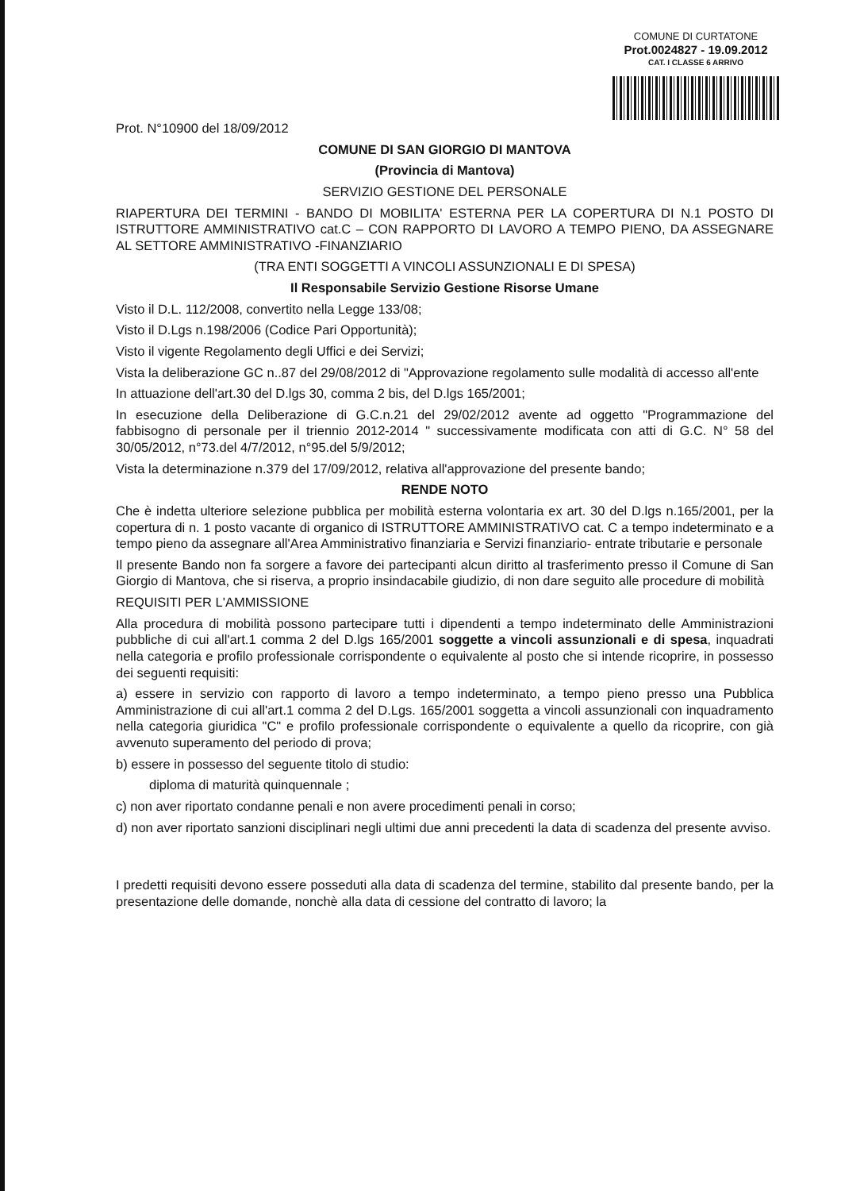COMUNE DI CURTATONE
Prot.0024827 - 19.09.2012
CAT. I CLASSE 6 ARRIVO
Prot. N°10900 del 18/09/2012
COMUNE DI SAN GIORGIO DI MANTOVA
(Provincia di Mantova)
SERVIZIO GESTIONE DEL PERSONALE
RIAPERTURA DEI TERMINI - BANDO DI MOBILITA' ESTERNA PER LA COPERTURA DI N.1 POSTO DI ISTRUTTORE AMMINISTRATIVO cat.C – CON RAPPORTO DI LAVORO A TEMPO PIENO, DA ASSEGNARE AL SETTORE AMMINISTRATIVO -FINANZIARIO
(TRA ENTI SOGGETTI A VINCOLI ASSUNZIONALI E DI SPESA)
Il Responsabile Servizio Gestione Risorse Umane
Visto il D.L. 112/2008, convertito nella Legge 133/08;
Visto il D.Lgs n.198/2006 (Codice Pari Opportunità);
Visto il vigente Regolamento degli Uffici e dei Servizi;
Vista la deliberazione GC n..87 del 29/08/2012 di "Approvazione regolamento sulle modalità di accesso all'ente
In attuazione dell'art.30 del D.lgs 30, comma 2 bis, del D.lgs 165/2001;
In esecuzione della Deliberazione di G.C.n.21 del 29/02/2012 avente ad oggetto "Programmazione del fabbisogno di personale per il triennio 2012-2014 " successivamente modificata con atti di G.C. N° 58 del 30/05/2012, n°73.del 4/7/2012, n°95.del 5/9/2012;
Vista la determinazione n.379 del 17/09/2012, relativa all'approvazione del presente bando;
RENDE NOTO
Che è indetta ulteriore selezione pubblica per mobilità esterna volontaria ex art. 30 del D.lgs n.165/2001, per la copertura di n. 1 posto vacante di organico di ISTRUTTORE AMMINISTRATIVO cat. C a tempo indeterminato e a tempo pieno da assegnare all'Area Amministrativo finanziaria e Servizi finanziario- entrate tributarie e personale
Il presente Bando non fa sorgere a favore dei partecipanti alcun diritto al trasferimento presso il Comune di San Giorgio di Mantova, che si riserva, a proprio insindacabile giudizio, di non dare seguito alle procedure di mobilità
REQUISITI PER L'AMMISSIONE
Alla procedura di mobilità possono partecipare tutti i dipendenti a tempo indeterminato delle Amministrazioni pubbliche di cui all'art.1 comma 2 del D.lgs 165/2001 soggette a vincoli assunzionali e di spesa, inquadrati nella categoria e profilo professionale corrispondente o equivalente al posto che si intende ricoprire, in possesso dei seguenti requisiti:
a) essere in servizio con rapporto di lavoro a tempo indeterminato, a tempo pieno presso una Pubblica Amministrazione di cui all'art.1 comma 2 del D.Lgs. 165/2001 soggetta a vincoli assunzionali con inquadramento nella categoria giuridica "C" e profilo professionale corrispondente o equivalente a quello da ricoprire, con già avvenuto superamento del periodo di prova;
b) essere in possesso del seguente titolo di studio:
diploma di maturità quinquennale ;
c) non aver riportato condanne penali e non avere procedimenti penali in corso;
d) non aver riportato sanzioni disciplinari negli ultimi due anni precedenti la data di scadenza del presente avviso.
I predetti requisiti devono essere posseduti alla data di scadenza del termine, stabilito dal presente bando, per la presentazione delle domande, nonchè alla data di cessione del contratto di lavoro; la